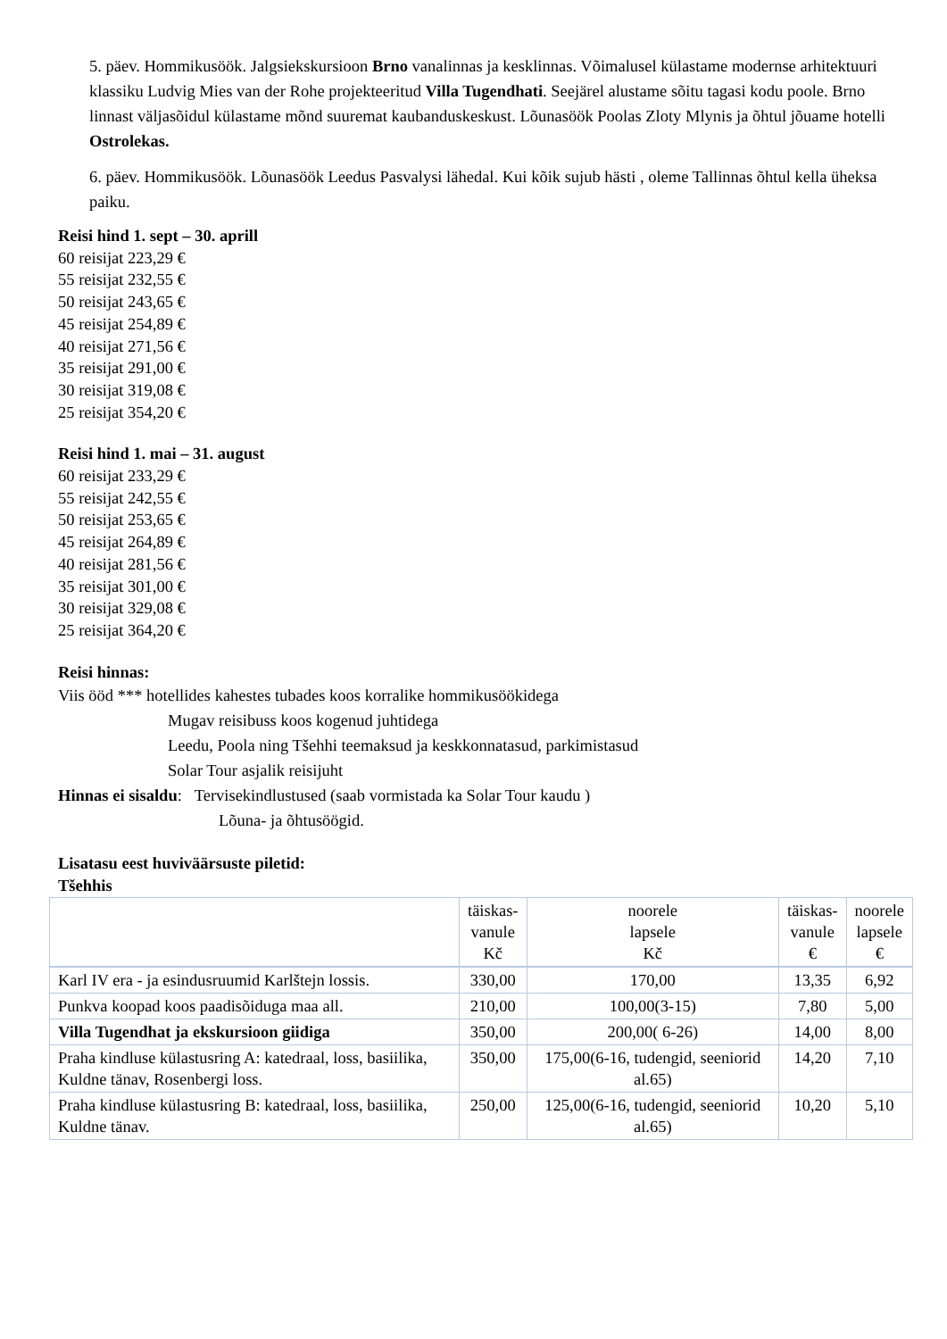5. päev. Hommikusöök. Jalgsiekskursioon Brno vanalinnas ja kesklinnas. Võimalusel külastame modernse arhitektuuri klassiku Ludvig Mies van der Rohe projekteeritud Villa Tugendhati. Seejärel alustame sõitu tagasi kodu poole. Brno linnast väljasõidul külastame mõnd suuremat kaubanduskeskust. Lõunasöök Poolas Zloty Mlynis ja õhtul jõuame hotelli Ostrolekas.
6. päev. Hommikusöök. Lõunasöök Leedus Pasvalysi lähedal. Kui kõik sujub hästi , oleme Tallinnas õhtul kella üheksa paiku.
Reisi hind 1. sept – 30. aprill
60 reisijat 223,29 €
55 reisijat 232,55 €
50 reisijat 243,65 €
45 reisijat 254,89 €
40 reisijat 271,56 €
35 reisijat 291,00 €
30 reisijat 319,08 €
25 reisijat 354,20 €
Reisi hind 1. mai – 31. august
60 reisijat 233,29 €
55 reisijat 242,55 €
50 reisijat 253,65 €
45 reisijat 264,89 €
40 reisijat 281,56 €
35 reisijat 301,00 €
30 reisijat 329,08 €
25 reisijat 364,20 €
Reisi hinnas:
Viis ööd *** hotellides kahestes tubades koos korralike hommikusöökidega
Mugav reisibuss koos kogenud juhtidega
Leedu, Poola ning Tšehhi teemaksud ja keskkonnatasud, parkimistasud
Solar Tour asjalik reisijuht
Hinnas ei sisaldu: Tervisekindlustused (saab vormistada ka Solar Tour kaudu )
Lõuna- ja õhtusöögid.
Lisatasu eest huviväärsuste piletid:
Tšehhis
| | täiskas- vanule Kč | noorele lapsele Kč | täiskas- vanule € | noorele lapsele € |
| --- | --- | --- | --- | --- |
| Karl IV era - ja esindusruumid Karlštejn lossis. | 330,00 | 170,00 | 13,35 | 6,92 |
| Punkva koopad koos paadisõiduga maa all. | 210,00 | 100,00(3-15) | 7,80 | 5,00 |
| Villa Tugendhat ja ekskursioon giidiga | 350,00 | 200,00( 6-26) | 14,00 | 8,00 |
| Praha kindluse külastusring A: katedraal, loss, basiilika, Kuldne tänav, Rosenbergi loss. | 350,00 | 175,00(6-16, tudengid, seeniorid al.65) | 14,20 | 7,10 |
| Praha kindluse külastusring B: katedraal, loss, basiilika, Kuldne tänav. | 250,00 | 125,00(6-16, tudengid, seeniorid al.65) | 10,20 | 5,10 |